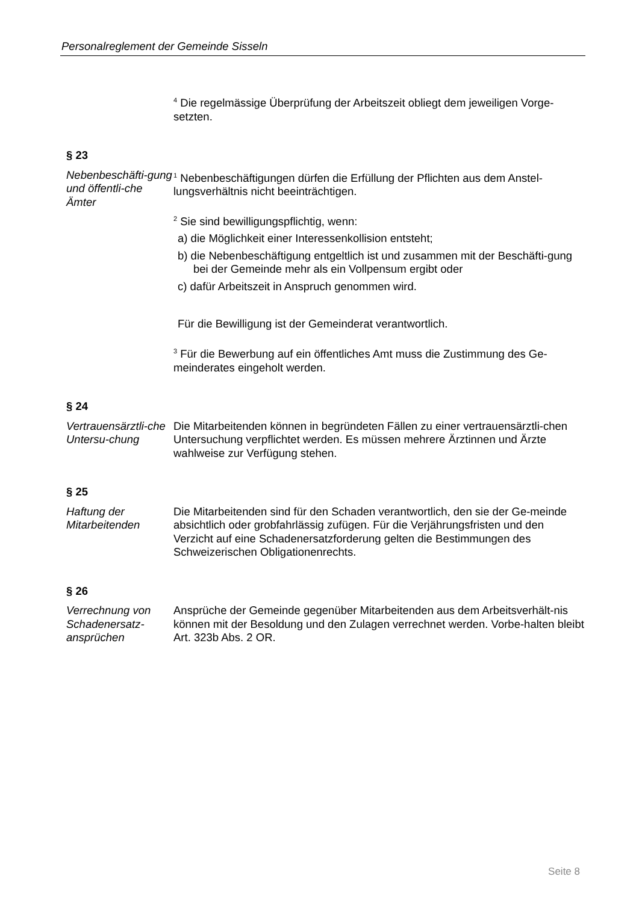Personalreglement der Gemeinde Sisseln
<sup>4</sup> Die regelmässige Überprüfung der Arbeitszeit obliegt dem jeweiligen Vorge-setzten.
§ 23
Nebenbeschäfti-gung und öffentli-che Ämter
<sup>1</sup> Nebenbeschäftigungen dürfen die Erfüllung der Pflichten aus dem Anstel-lungsverhältnis nicht beeinträchtigen.
<sup>2</sup> Sie sind bewilligungspflichtig, wenn:
a) die Möglichkeit einer Interessenkollision entsteht;
b) die Nebenbeschäftigung entgeltlich ist und zusammen mit der Beschäfti-gung bei der Gemeinde mehr als ein Vollpensum ergibt oder
c) dafür Arbeitszeit in Anspruch genommen wird.
Für die Bewilligung ist der Gemeinderat verantwortlich.
<sup>3</sup> Für die Bewerbung auf ein öffentliches Amt muss die Zustimmung des Ge-meinderates eingeholt werden.
§ 24
Vertrauensärztli-che Untersu-chung
Die Mitarbeitenden können in begründeten Fällen zu einer vertrauensärztli-chen Untersuchung verpflichtet werden. Es müssen mehrere Ärztinnen und Ärzte wahlweise zur Verfügung stehen.
§ 25
Haftung der Mitarbeitenden
Die Mitarbeitenden sind für den Schaden verantwortlich, den sie der Ge-meinde absichtlich oder grobfahrlässig zufügen. Für die Verjährungsfristen und den Verzicht auf eine Schadenersatzforderung gelten die Bestimmungen des Schweizerischen Obligationenrechts.
§ 26
Verrechnung von Schadenersatz-ansprüchen
Ansprüche der Gemeinde gegenüber Mitarbeitenden aus dem Arbeitsverhält-nis können mit der Besoldung und den Zulagen verrechnet werden. Vorbe-halten bleibt Art. 323b Abs. 2 OR.
Seite 8